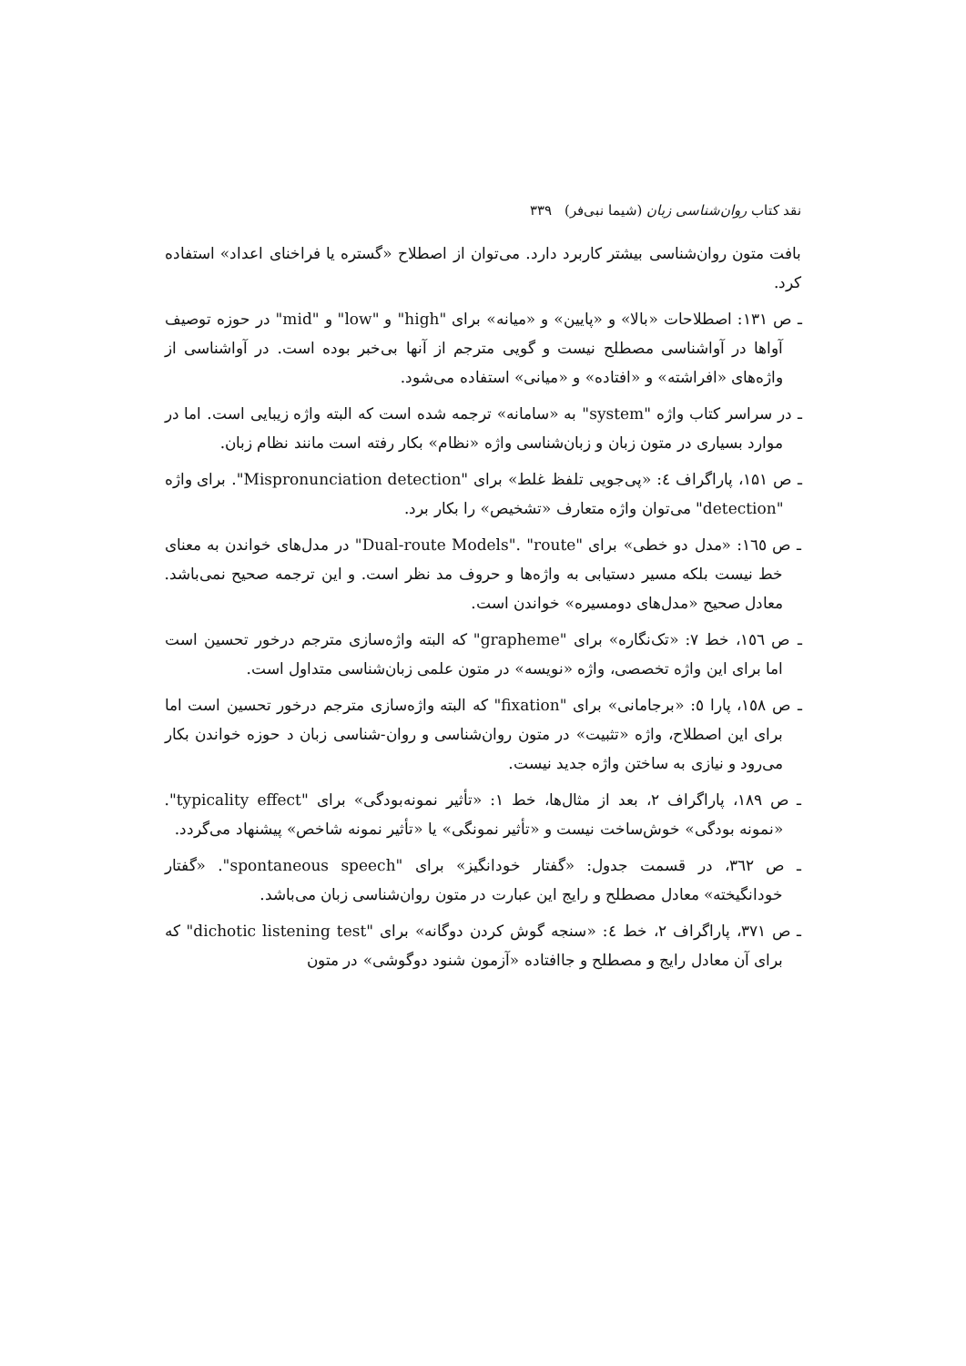نقد کتاب روان‌شناسی زبان (شیما نبی‌فر) ۳۳۹
بافت متون روان‌شناسی بیشتر کاربرد دارد. می‌توان از اصطلاح «گستره یا فراخنای اعداد» استفاده کرد.
ـ ص ۱۳۱: اصطلاحات «بالا» و «پایین» و «میانه» برای "high" و "low" و "mid" در حوزه توصیف آواها در آواشناسی مصطلح نیست و گویی مترجم از آنها بی‌خبر بوده است. در آواشناسی از واژه‌های «افراشته» و «افتاده» و «میانی» استفاده می‌شود.
ـ در سراسر کتاب واژه "system" به «سامانه» ترجمه شده است که البته واژه زیبایی است. اما در موارد بسیاری در متون زبان و زبان‌شناسی واژه «نظام» بکار رفته است مانند نظام زبان.
ـ ص ۱۵۱، پاراگراف ٤: «پی‌جویی تلفظ غلط» برای "Mispronunciation detection". برای واژه "detection" می‌توان واژه متعارف «تشخیص» را بکار برد.
ـ ص ۱٦٥: «مدل دو خطی» برای "Dual-route Models". "route" در مدل‌های خواندن به معنای خط نیست بلکه مسیر دستیابی به واژه‌ها و حروف مد نظر است. و این ترجمه صحیح نمی‌باشد. معادل صحیح «مدل‌های دومسیره» خواندن است.
ـ ص ۱٥٦، خط ۷: «تک‌نگاره» برای "grapheme" که البته واژه‌سازی مترجم درخور تحسین است اما برای این واژه تخصصی، واژه «نویسه» در متون علمی زبان‌شناسی متداول است.
ـ ص ۱٥۸، پارا ٥: «برجامانی» برای "fixation" که البته واژه‌سازی مترجم درخور تحسین است اما برای این اصطلاح، واژه «تثبیت» در متون روان‌شناسی و روان-شناسی زبان د حوزه خواندن بکار می‌رود و نیازی به ساختن واژه جدید نیست.
ـ ص ۱۸۹، پاراگراف ۲، بعد از مثال‌ها، خط ۱: «تأثیر نمونه‌بودگی» برای "typicality effect". «نمونه بودگی» خوش‌ساخت نیست و «تأثیر نمونگی» یا «تأثیر نمونه شاخص» پیشنهاد می‌گردد.
ـ ص ۳٦۲، در قسمت جدول: «گفتار خودانگیز» برای "spontaneous speech". «گفتار خودانگیخته» معادل مصطلح و رایج این عبارت در متون روان‌شناسی زبان می‌باشد.
ـ ص ۳۷۱، پاراگراف ۲، خط ٤: «سنجه گوش کردن دوگانه» برای "dichotic listening test" که برای آن معادل رایج و مصطلح و جاافتاده «آزمون شنود دوگوشی» در متون